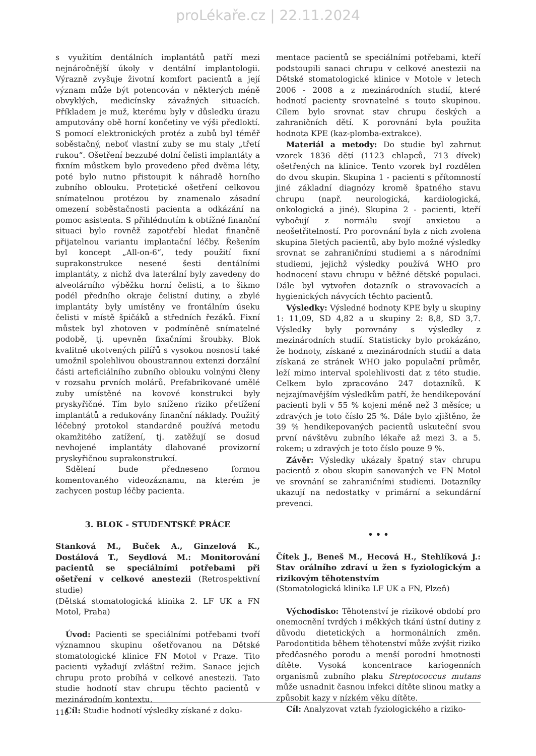proLékaře.cz | 22.11.2024
s využitím dentálních implantátů patří mezi nejnáročnější úkoly v dentální implantologii. Výrazně zvyšuje životní komfort pacientů a její význam může být potencován v některých méně obvyklých, medicínsky závažných situacích. Příkladem je muž, kterému byly v důsledku úrazu amputovány obě horní končetiny ve výši předloktí. S pomocí elektronických protéz a zubů byl téměř soběstačný, neboť vlastní zuby se mu staly „třetí rukou“. Ošetření bezzubé dolní čelisti implantáty a fixním můstkem bylo provedeno před dvěma léty, poté bylo nutno přistoupit k náhradě horního zubního oblouku. Protetické ošetření celkovou snímatelnou protézou by znamenalo zásadní omezení soběstačnosti pacienta a odkázání na pomoc asistenta. S přihlédnutím k obtížné finanční situaci bylo rovněž zapotřebí hledat finančně přijatelnou variantu implantační léčby. Řešením byl koncept „All-on-6“, tedy použití fixní suprakonstrukce nesené šesti dentálními implantáty, z nichž dva laterální byly zavedeny do alveolárního výběžku horní čelisti, a to šikmo podél předního okraje čelistní dutiny, a zbylé implantáty byly umístěny ve frontálním úseku čelisti v místě špičáků a středních řezáků. Fixní můstek byl zhotoven v podmíněně snímatelné podobě, tj. upevněn fixačními šroubky. Blok kvalitně ukotvených pilířů s vysokou nosností také umožnil spolehlivou oboustrannou extenzi dorzální části arteficiálního zubního oblouku volnými členy v rozsahu prvních molárů. Prefabrikované umělé zuby umístěné na kovové konstrukci byly pryskyřičné. Tím bylo sníženo riziko přetížení implantátů a redukovány finanční náklady. Použitý léčebný protokol standardně používá metodu okamžitého zatížení, tj. zatěžují se dosud nevhojené implantáty dlahované provizorní pryskyřičnou suprakonstrukcí.
Sdělení bude předneseno formou komentovaného videozáznamu, na kterém je zachycen postup léčby pacienta.
3. BLOK - STUDENTSKÉ PRÁCE
Stanková M., Buček A., Ginzelová K., Dostálová T., Seydlová M.: Monitorování pacientů se speciálními potřebami při ošetření v celkové anestezii (Retrospektivní studie)
(Dětská stomatologická klinika 2. LF UK a FN Motol, Praha)
Úvod: Pacienti se speciálními potřebami tvoří významnou skupinu ošetřovanou na Dětské stomatologické klinice FN Motol v Praze. Tito pacienti vyžadují zvláštní režim. Sanace jejich chrupu proto probíhá v celkové anestezii. Tato studie hodnotí stav chrupu těchto pacientů v mezinárodním kontextu.
Cíl: Studie hodnotí výsledky získané z doku-
mentace pacientů se speciálními potřebami, kteří podstoupili sanaci chrupu v celkové anestezii na Dětské stomatologické klinice v Motole v letech 2006 - 2008 a z mezinárodních studií, které hodnotí pacienty srovnatelné s touto skupinou. Cílem bylo srovnat stav chrupu českých a zahraničních dětí. K porovnání byla použita hodnota KPE (kaz-plomba-extrakce).
Materiál a metody: Do studie byl zahrnut vzorek 1836 dětí (1123 chlapců, 713 dívek) ošetřených na klinice. Tento vzorek byl rozdělen do dvou skupin. Skupina 1 - pacienti s přítomností jiné základní diagnózy kromě špatného stavu chrupu (např. neurologická, kardiologická, onkologická a jiné). Skupina 2 - pacienti, kteří vybočují z normálu svojí anxietou a neošetřitelností. Pro porovnání byla z nich zvolena skupina 5letých pacientů, aby bylo možné výsledky srovnat se zahraničními studiemi a s národními studiemi, jejichž výsledky používá WHO pro hodnocení stavu chrupu v běžné dětské populaci. Dále byl vytvořen dotazník o stravovacích a hygienických návycích těchto pacientů.
Výsledky: Výsledné hodnoty KPE byly u skupiny 1: 11,09, SD 4,82 a u skupiny 2: 8,8, SD 3,7. Výsledky byly porovnány s výsledky z mezinárodních studií. Statisticky bylo prokázáno, že hodnoty, získané z mezinárodních studií a data získaná ze stránek WHO jako populační průměr, leží mimo interval spolehlivosti dat z této studie. Celkem bylo zpracováno 247 dotazníků. K nejzajímavějším výsledkům patří, že hendikepování pacienti byli v 55 % kojeni méně než 3 měsíce; u zdravých je toto číslo 25 %. Dále bylo zjištěno, že 39 % hendikepovaných pacientů uskuteční svou první návštěvu zubního lékaře až mezi 3. a 5. rokem; u zdravých je toto číslo pouze 9 %.
Závěr: Výsledky ukázaly špatný stav chrupu pacientů z obou skupin sanovaných ve FN Motol ve srovnání se zahraničními studiemi. Dotazníky ukazují na nedostatky v primární a sekundární prevenci.
• • •
Čítek J., Beneš M., Hecová H., Stehlíková J.: Stav orálního zdraví u žen s fyziologickým a rizikovým těhotenstvím
(Stomatologická klinika LF UK a FN, Plzeň)
Východisko: Těhotenství je rizikové období pro onemocnění tvrdých i měkkých tkání ústní dutiny z důvodu dietetických a hormonálních změn. Parodontitida během těhotenství může zvýšit riziko předčasného porodu a menší porodní hmotnosti dítěte. Vysoká koncentrace kariogenních organismů zubního plaku Streptococcus mutans může usnadnit časnou infekci dítěte slinou matky a způsobit kazy v nízkém věku dítěte.
Cíl: Analyzovat vztah fyziologického a riziko-
116